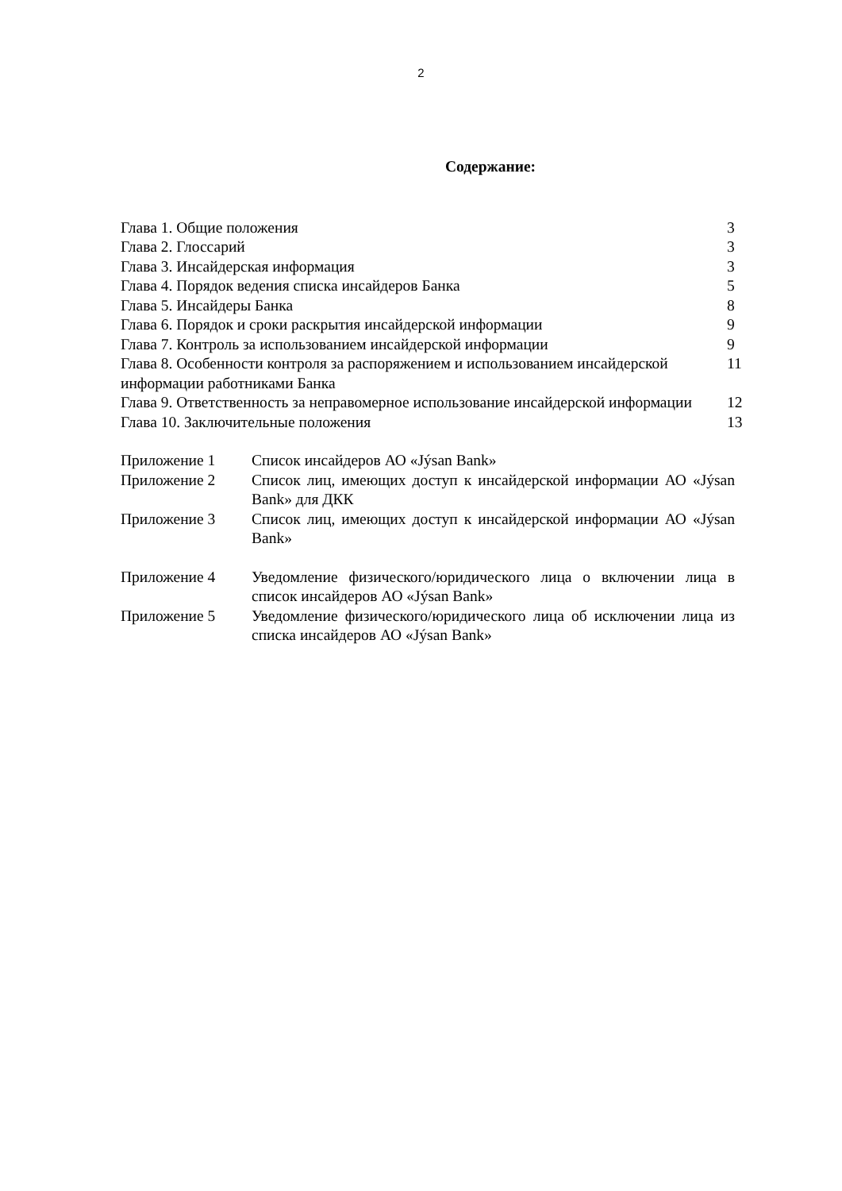2
Содержание:
| Глава 1. Общие положения | 3 |
| Глава 2. Глоссарий | 3 |
| Глава 3. Инсайдерская информация | 3 |
| Глава 4. Порядок ведения списка инсайдеров Банка | 5 |
| Глава 5. Инсайдеры Банка | 8 |
| Глава 6. Порядок и сроки раскрытия инсайдерской информации | 9 |
| Глава 7. Контроль за использованием инсайдерской информации | 9 |
| Глава 8. Особенности контроля за распоряжением и использованием инсайдерской информации работниками Банка | 11 |
| Глава 9. Ответственность за неправомерное использование инсайдерской информации | 12 |
| Глава 10. Заключительные положения | 13 |
| Приложение 1 | Список инсайдеров АО «Jýsan Bank» |
| Приложение 2 | Список лиц, имеющих доступ к инсайдерской информации АО «Jýsan Bank» для ДКК |
| Приложение 3 | Список лиц, имеющих доступ к инсайдерской информации АО «Jýsan Bank» |
| Приложение 4 | Уведомление физического/юридического лица о включении лица в список инсайдеров АО «Jýsan Bank» |
| Приложение 5 | Уведомление физического/юридического лица об исключении лица из списка инсайдеров АО «Jýsan Bank» |